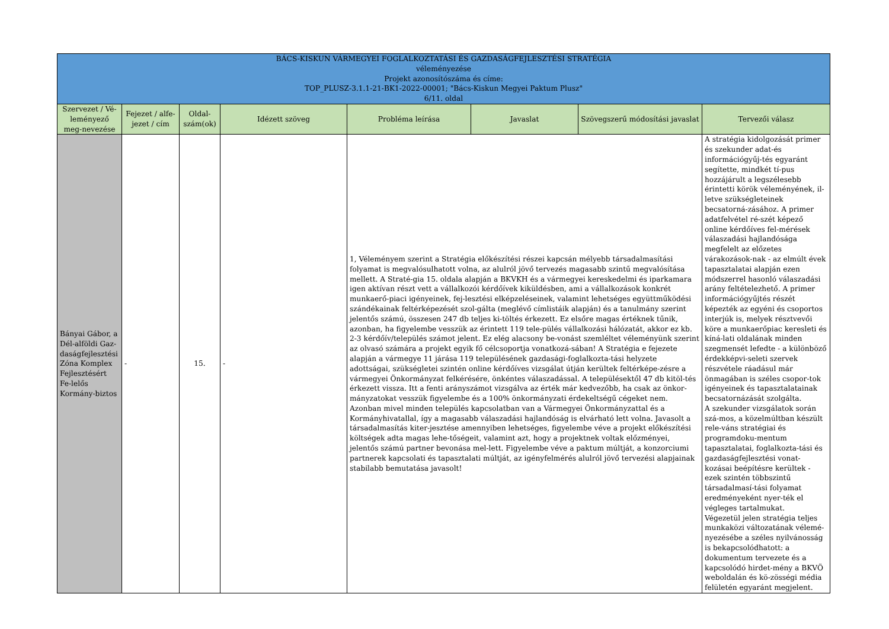| BÁCS-KISKUN VÁRMEGYEI FOGLALKOZTATÁSI ÉS GAZDASÁGFEJLESZTÉSI STRATÉGIA véleményezése Projekt azonosítószáma és címe: TOP_PLUSZ-3.1.1-21-BK1-2022-00001; "Bács-Kiskun Megyei Paktum Plusz" 6/11. oldal | | | | | | | |
| Szervezet / Vé-leményező meg-nevezése | Fejezet / alfe-jezet / cím | Oldal-szám(ok) | Idézett szöveg | Probléma leírása | Javaslat | Szövegszerű módosítási javaslat | Tervezői válasz |
| Bányai Gábor, a Dél-alföldi Gaz-daságfejlesztési Zóna Komplex Fejlesztésért Fe-lelős Kormány-biztos | - | 15. | - | 1, Véleményem szerint a Stratégia előkészítési részei kapcsán mélyebb társadalmasítási folyamat is megvalósulhatott volna, az alulról jövő tervezés magasabb szintű megvalósítása mellett. A Straté-gia 15. oldala alapján a BKVKH és a vármegyei kereskedelmi és iparkamara igen aktívan részt vett a vállalkozói kérdőívek kiküldésben, ami a vállalkozások konkrét munkaerő-piaci igényeinek, fej-lesztési elképzeléseinek, valamint lehetséges együttműködési szándékainak feltérképezését szol-gálta (meglévő címlistáik alapján) és a tanulmány szerint jelentős számú, összesen 247 db teljes ki-töltés érkezett. Ez elsőre magas értéknek tűnik, azonban, ha figyelembe vesszük az érintett 119 tele-pülés vállalkozási hálózatát, akkor ez kb. 2-3 kérdőív/település számot jelent. Ez elég alacsony be-vonást szemléltet véleményünk szerint az olvasó számára a projekt egyik fő célcsoportja vonatkozá-sában! A Stratégia e fejezete alapján a vármegye 11 járása 119 településének gazdasági-foglalkozta-tási helyzete adottságai, szükségletei szintén online kérdőíves vizsgálat útján kerültek feltérképe-zésre a vármegyei Önkormányzat felkérésére, önkéntes válaszadással. A településektől 47 db kitöl-tés érkezett vissza. Itt a fenti arányszámot vizsgálva az érték már kedvezőbb, ha csak az önkor-mányzatokat vesszük figyelembe és a 100% önkormányzati érdekeltségű cégeket nem. Azonban mivel minden település kapcsolatban van a Vármegyei Önkormányzattal és a Kormányhivatallal, így a magasabb válaszadási hajlandóság is elvárható lett volna. Javasolt a társadalmasítás kiter-jesztése amennyiben lehetséges, figyelembe véve a projekt előkészítési költségek adta magas lehe-tőségeit, valamint azt, hogy a projektnek voltak előzményei, jelentős számú partner bevonása mel-lett. Figyelembe véve a paktum múltját, a konzorciumi partnerek kapcsolati és tapasztalati múltját, az igényfelmérés alulról jövő tervezési alapjainak stabilabb bemutatása javasolt! | | | A stratégia kidolgozását primer és szekunder adat-és információgyűj-tés egyaránt segítette, mindkét tí-pus hozzájárult a legszélesebb érintetti körök véleményének, il-letve szükségleteinek becsatorná-zásához. A primer adatfelvétel ré-szét képező online kérdőíves fel-mérések válaszadási hajlandósága megfelelt az előzetes várakozások-nak - az elmúlt évek tapasztalatai alapján ezen módszerrel hasonló válaszadási arány feltételezhető. A primer információgyűjtés részét képezték az egyéni és csoportos interjúk is, melyek résztvevői köre a munkaerőpiac keresleti és kíná-lati oldalának minden szegmensét lefedte - a különböző érdekképvi-seleti szervek részvétele ráadásul már önmagában is széles csopor-tok igényeinek és tapasztalatainak becsatornázását szolgálta. A szekunder vizsgálatok során szá-mos, a közelmúltban készült rele-váns stratégiai és programdoku-mentum tapasztalatai, foglalkozta-tási és gazdaságfejlesztési vonat-kozásai beépítésre kerültek - ezek szintén többszintű társadalmasí-tási folyamat eredményeként nyer-ték el végleges tartalmukat. Végezetül jelen stratégia teljes munkaközi változatának vélemé-nyezésébe a széles nyilvánosság is bekapcsolódhatott: a dokumentum tervezete és a kapcsolódó hirdet-mény a BKVÖ weboldalán és kö-zösségi média felületén egyaránt megjelent. |